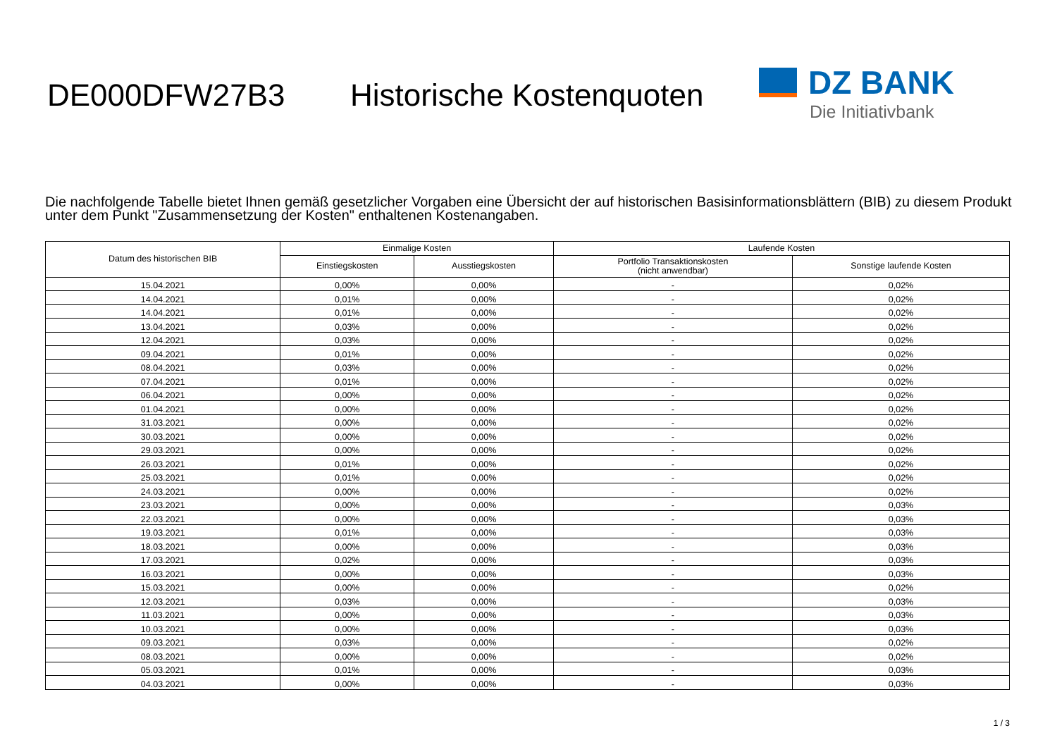DE000DFW27B3 Historische Kostenquoten
DZ BANK
Die Initiativbank
Die nachfolgende Tabelle bietet Ihnen gemäß gesetzlicher Vorgaben eine Übersicht der auf historischen Basisinformationsblättern (BIB) zu diesem Produkt unter dem Punkt "Zusammensetzung der Kosten" enthaltenen Kostenangaben.
| Datum des historischen BIB | Einmalige Kosten | | Laufende Kosten | |
| --- | --- | --- | --- | --- |
| | Einstiegskosten | Ausstiegskosten | Portfolio Transaktionskosten (nicht anwendbar) | Sonstige laufende Kosten |
| 15.04.2021 | 0,00% | 0,00% | - | 0,02% |
| 14.04.2021 | 0,01% | 0,00% | - | 0,02% |
| 14.04.2021 | 0,01% | 0,00% | - | 0,02% |
| 13.04.2021 | 0,03% | 0,00% | - | 0,02% |
| 12.04.2021 | 0,03% | 0,00% | - | 0,02% |
| 09.04.2021 | 0,01% | 0,00% | - | 0,02% |
| 08.04.2021 | 0,03% | 0,00% | - | 0,02% |
| 07.04.2021 | 0,01% | 0,00% | - | 0,02% |
| 06.04.2021 | 0,00% | 0,00% | - | 0,02% |
| 01.04.2021 | 0,00% | 0,00% | - | 0,02% |
| 31.03.2021 | 0,00% | 0,00% | - | 0,02% |
| 30.03.2021 | 0,00% | 0,00% | - | 0,02% |
| 29.03.2021 | 0,00% | 0,00% | - | 0,02% |
| 26.03.2021 | 0,01% | 0,00% | - | 0,02% |
| 25.03.2021 | 0,01% | 0,00% | - | 0,02% |
| 24.03.2021 | 0,00% | 0,00% | - | 0,02% |
| 23.03.2021 | 0,00% | 0,00% | - | 0,03% |
| 22.03.2021 | 0,00% | 0,00% | - | 0,03% |
| 19.03.2021 | 0,01% | 0,00% | - | 0,03% |
| 18.03.2021 | 0,00% | 0,00% | - | 0,03% |
| 17.03.2021 | 0,02% | 0,00% | - | 0,03% |
| 16.03.2021 | 0,00% | 0,00% | - | 0,03% |
| 15.03.2021 | 0,00% | 0,00% | - | 0,02% |
| 12.03.2021 | 0,03% | 0,00% | - | 0,03% |
| 11.03.2021 | 0,00% | 0,00% | - | 0,03% |
| 10.03.2021 | 0,00% | 0,00% | - | 0,03% |
| 09.03.2021 | 0,03% | 0,00% | - | 0,02% |
| 08.03.2021 | 0,00% | 0,00% | - | 0,02% |
| 05.03.2021 | 0,01% | 0,00% | - | 0,03% |
| 04.03.2021 | 0,00% | 0,00% | - | 0,03% |
1 / 3